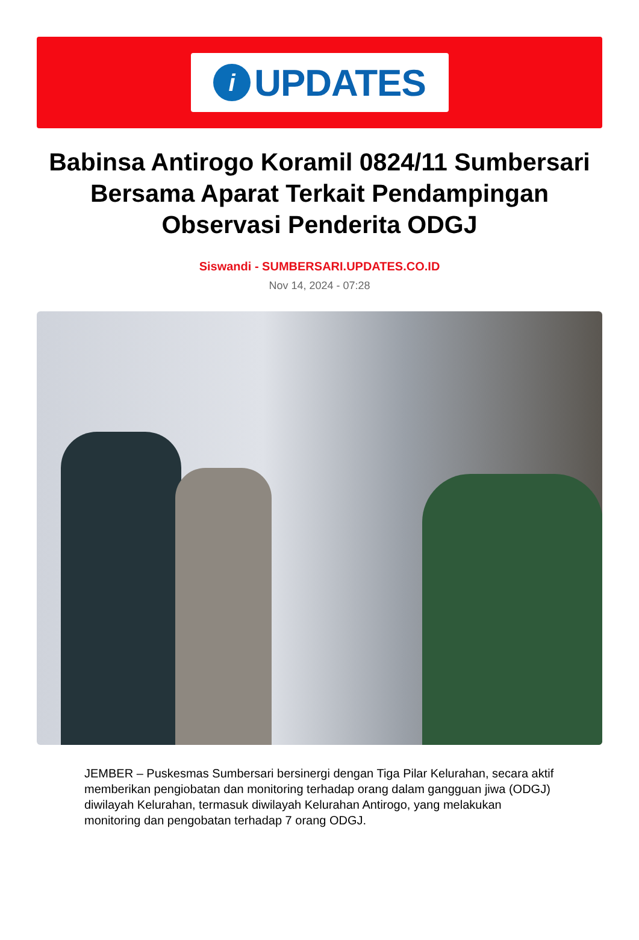i
UPDATES
Babinsa Antirogo Koramil 0824/11 Sumbersari Bersama Aparat Terkait Pendampingan Observasi Penderita ODGJ
Siswandi - SUMBERSARI.UPDATES.CO.ID
Nov 14, 2024 - 07:28
JEMBER – Puskesmas Sumbersari bersinergi dengan Tiga Pilar Kelurahan, secara aktif memberikan pengiobatan dan monitoring terhadap orang dalam gangguan jiwa (ODGJ) diwilayah Kelurahan, termasuk diwilayah Kelurahan Antirogo, yang melakukan monitoring dan pengobatan terhadap 7 orang ODGJ.